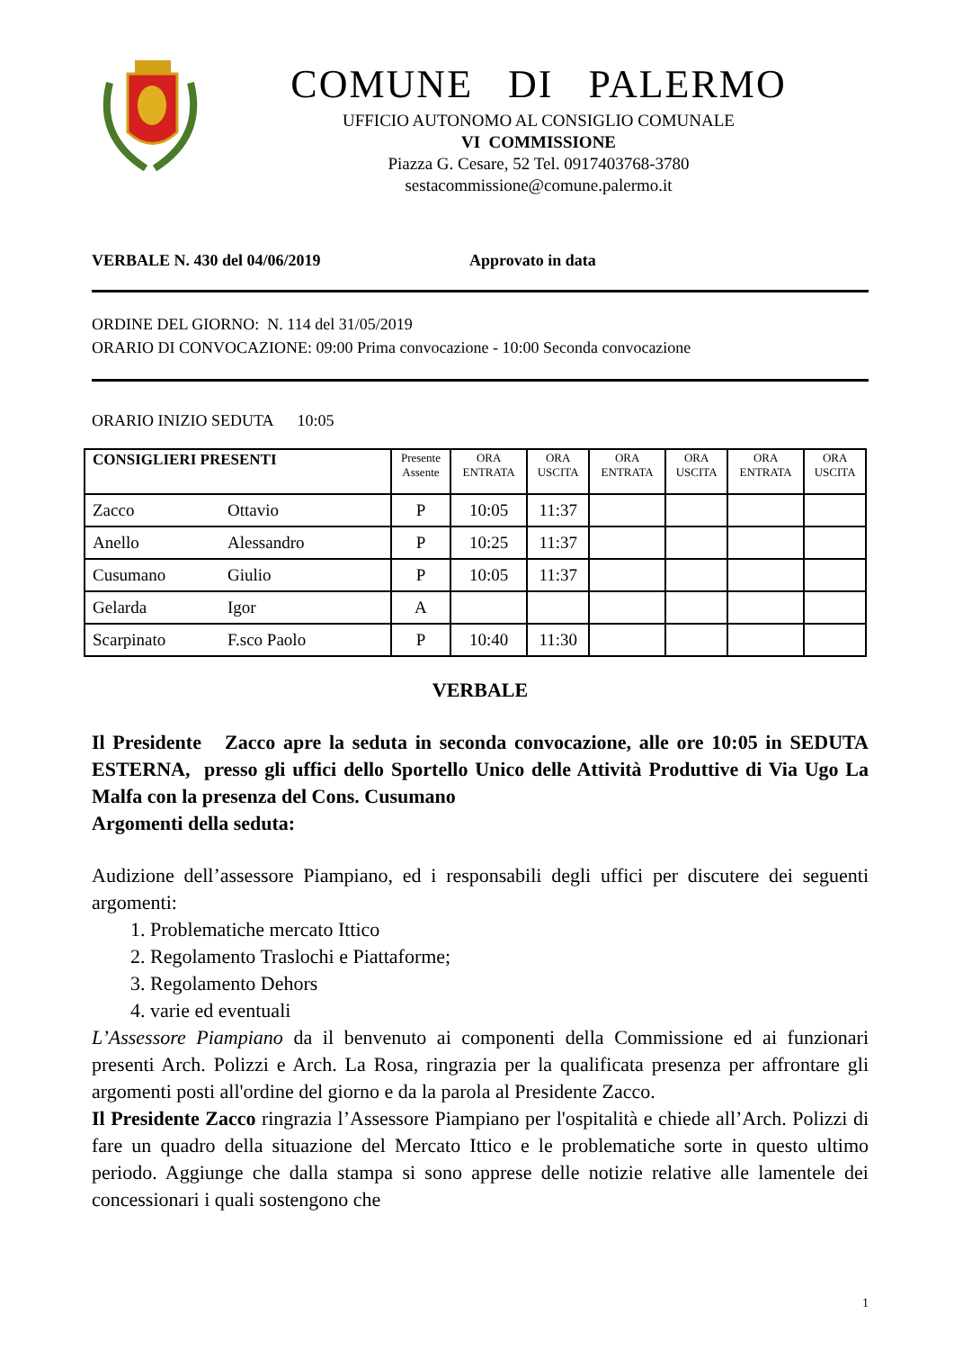COMUNE DI PALERMO
UFFICIO AUTONOMO AL CONSIGLIO COMUNALE
VI COMMISSIONE
Piazza G. Cesare, 52 Tel. 0917403768-3780
sestacommissione@comune.palermo.it
VERBALE N. 430 del 04/06/2019 Approvato in data
ORDINE DEL GIORNO: N. 114 del 31/05/2019
ORARIO DI CONVOCAZIONE: 09:00 Prima convocazione - 10:00 Seconda convocazione
ORARIO INIZIO SEDUTA 10:05
| CONSIGLIERI PRESENTI | Presente Assente | ORA ENTRATA | ORA USCITA | ORA ENTRATA | ORA USCITA | ORA ENTRATA | ORA USCITA |
| --- | --- | --- | --- | --- | --- | --- | --- |
| Zacco Ottavio | P | 10:05 | 11:37 | | | | |
| Anello Alessandro | P | 10:25 | 11:37 | | | | |
| Cusumano Giulio | P | 10:05 | 11:37 | | | | |
| Gelarda Igor | A | | | | | | |
| Scarpinato F.sco Paolo | P | 10:40 | 11:30 | | | | |
VERBALE
Il Presidente Zacco apre la seduta in seconda convocazione, alle ore 10:05 in SEDUTA ESTERNA, presso gli uffici dello Sportello Unico delle Attività Produttive di Via Ugo La Malfa con la presenza del Cons. Cusumano
Argomenti della seduta:
Audizione dell’assessore Piampiano, ed i responsabili degli uffici per discutere dei seguenti argomenti:
1. Problematiche mercato Ittico
2. Regolamento Traslochi e Piattaforme;
3. Regolamento Dehors
4. varie ed eventuali
L’Assessore Piampiano da il benvenuto ai componenti della Commissione ed ai funzionari presenti Arch. Polizzi e Arch. La Rosa, ringrazia per la qualificata presenza per affrontare gli argomenti posti all'ordine del giorno e da la parola al Presidente Zacco.
Il Presidente Zacco ringrazia l’Assessore Piampiano per l'ospitalità e chiede all’Arch. Polizzi di fare un quadro della situazione del Mercato Ittico e le problematiche sorte in questo ultimo periodo. Aggiunge che dalla stampa si sono apprese delle notizie relative alle lamentele dei concessionari i quali sostengono che
1